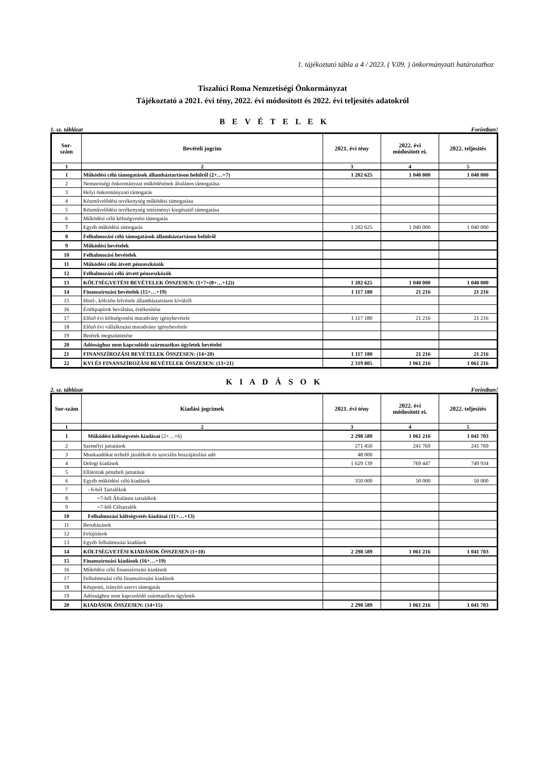1. tájékoztató tábla a 4 / 2023. ( V.09. ) önkormányzati határozathoz
Tiszalúci Roma Nemzetiségi Önkormányzat
Tájékoztató a 2021. évi tény, 2022. évi módosított és 2022. évi teljesítés adatokról
B E V É T E L E K
1. sz. táblázat Forintban!
| Sor- szám | Bevételi jogcím | 2021. évi tény | 2022. évi módosított ei. | 2022. teljesítés |
| --- | --- | --- | --- | --- |
| 1 | 2 | 3 | 4 | 5 |
| 1 | Működési célú támogatások államháztartáson belülről (2+…+7) | 1 202 625 | 1 040 000 | 1 040 000 |
| 2 | Nemzetiségi önkormányzat működésének általános támogatása | | | |
| 3 | Helyi önkormányzati támogatás | | | |
| 4 | Közművelődési tevékenység működési támogatása | | | |
| 5 | Közművelődési tevékenység intézményi kiegészítő támogatása | | | |
| 6 | Működési célú költségvetési támogatás | | | |
| 7 | Egyéb működési támogatás | 1 202 625 | 1 040 000 | 1 040 000 |
| 8 | Felhalmozási célú támogatások államháztartáson belülről | | | |
| 9 | Működési bevételek | | | |
| 10 | Felhalmozási bevételek | | | |
| 11 | Működési célú átvett pénzeszközök | | | |
| 12 | Felhalmozási célú átvett pénzeszközök | | | |
| 13 | KÖLTSÉGVETÉSI BEVÉTELEK ÖSSZESEN: (1+7+(8+…+12)) | 1 202 625 | 1 040 000 | 1 040 000 |
| 14 | Finanszírozási bevételek (15+…+19) | 1 117 180 | 21 216 | 21 216 |
| 15 | Hitel-, kölcsön felvétele államháztartáson kívülről | | | |
| 16 | Értékpapírok beváltása, értékesítése | | | |
| 17 | Előző évi költségvetési maradvány igénybevétele | 1 117 180 | 21 216 | 21 216 |
| 18 | Előző évi vállalkozási maradvány igénybevétele | | | |
| 19 | Betétek megszüntetése | | | |
| 20 | Adóssághoz nem kapcsolódó származékos ügyletek bevételei | | | |
| 21 | FINANSZÍROZÁSI BEVÉTELEK ÖSSZESEN: (14+20) | 1 117 180 | 21 216 | 21 216 |
| 22 | KVI ÉS FINANSZÍROZÁSI BEVÉTELEK ÖSSZESEN: (13+21) | 2 319 805 | 1 061 216 | 1 061 216 |
K I A D Á S O K
2. sz. táblázat Forintban!
| Sor-szám | Kiadási jogcímek | 2021. évi tény | 2022. évi módosított ei. | 2022. teljesítés |
| --- | --- | --- | --- | --- |
| 1 | 2 | 3 | 4 | 5 |
| 1 | Működési költségvetés kiadásai (2+…+6) | 2 298 589 | 1 061 216 | 1 041 703 |
| 2 | Személyi juttatások | 271 450 | 241 769 | 241 769 |
| 3 | Munkaadókat terhelő járulékok és szociális hozzájárulási adó | 48 000 | | |
| 4 | Dologi kiadások | 1 629 139 | 769 447 | 749 934 |
| 5 | Ellátottak pénzbeli juttatásai | | | |
| 6 | Egyéb működési célú kiadások | 350 000 | 50 000 | 50 000 |
| 7 | - 6-ból Tartalékok | | | |
| 8 | =7-ből Általános tartalékok | | | |
| 9 | =7-ből Céltartalék | | | |
| 10 | Felhalmozási költségvetés kiadásai (11+…+13) | | | |
| 11 | Beruházások | | | |
| 12 | Felújítások | | | |
| 13 | Egyéb felhalmozási kiadások | | | |
| 14 | KÖLTSÉGVETÉSI KIADÁSOK ÖSSZESEN (1+10) | 2 298 589 | 1 061 216 | 1 041 703 |
| 15 | Finanszírozási kiadások (16+…+19) | | | |
| 16 | Működési célú finanszírozási kiadások | | | |
| 17 | Felhalmozási célú finanszírozási kiadások | | | |
| 18 | Központi, irányító szervi támogatás | | | |
| 19 | Adóssághoz nem kapcsolódó származékos ügyletek | | | |
| 20 | KIADÁSOK ÖSSZESEN: (14+15) | 2 298 589 | 1 061 216 | 1 041 703 |